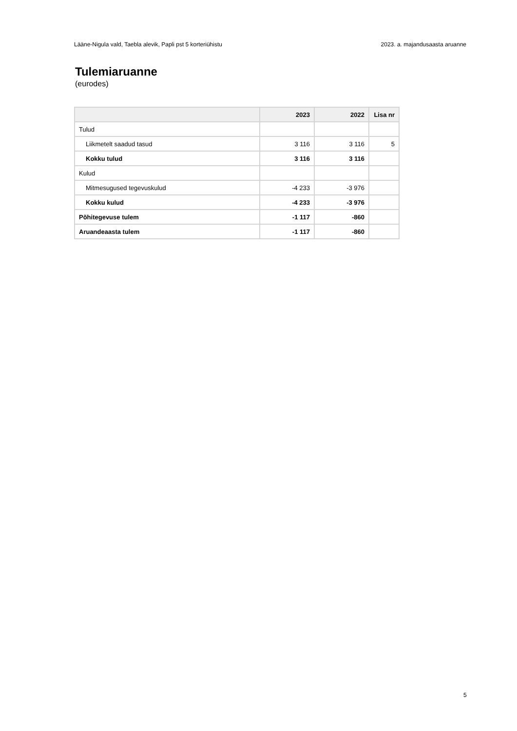Lääne-Nigula vald, Taebla alevik, Papli pst 5 korteriühistu 2023. a. majandusaasta aruanne
Tulemiaruanne
(eurodes)
| | 2023 | 2022 | Lisa nr |
| --- | --- | --- | --- |
| Tulud | | | |
| Liikmetelt saadud tasud | 3 116 | 3 116 | 5 |
| Kokku tulud | 3 116 | 3 116 | |
| Kulud | | | |
| Mitmesugused tegevuskulud | -4 233 | -3 976 | |
| Kokku kulud | -4 233 | -3 976 | |
| Põhitegevuse tulem | -1 117 | -860 | |
| Aruandeaasta tulem | -1 117 | -860 | |
5